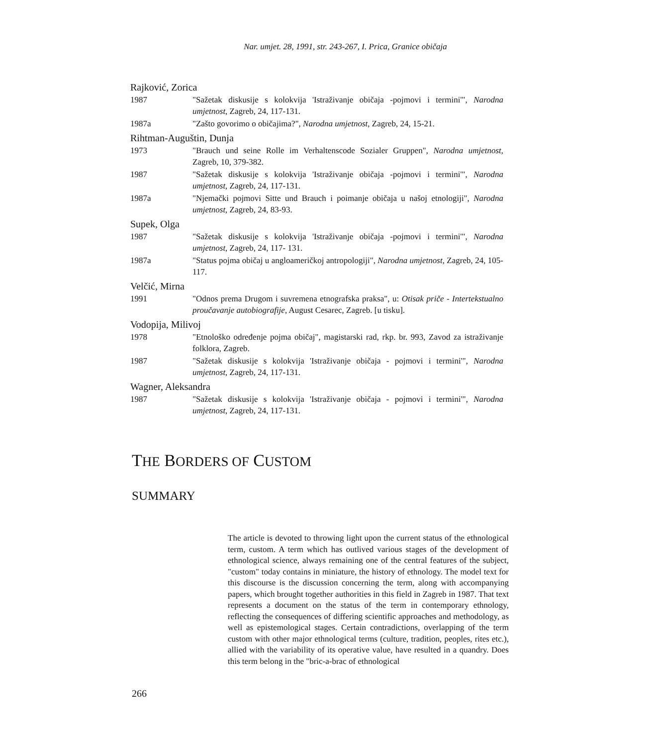Nar. umjet. 28, 1991, str. 243-267, I. Prica, Granice običaja
Rajković, Zorica
1987 "Sažetak diskusije s kolokvija 'Istraživanje običaja -pojmovi i termini'", Narodna umjetnost, Zagreb, 24, 117-131.
1987a "Zašto govorimo o običajima?", Narodna umjetnost, Zagreb, 24, 15-21.
Rihtman-Auguštin, Dunja
1973 "Brauch und seine Rolle im Verhaltenscode Sozialer Gruppen", Narodna umjetnost, Zagreb, 10, 379-382.
1987 "Sažetak diskusije s kolokvija 'Istraživanje običaja -pojmovi i termini'", Narodna umjetnost, Zagreb, 24, 117-131.
1987a "Njemački pojmovi Sitte und Brauch i poimanje običaja u našoj etnologiji", Narodna umjetnost, Zagreb, 24, 83-93.
Supek, Olga
1987 "Sažetak diskusije s kolokvija 'Istraživanje običaja -pojmovi i termini'", Narodna umjetnost, Zagreb, 24, 117- 131.
1987a "Status pojma običaj u angloameričkoj antropologiji", Narodna umjetnost, Zagreb, 24, 105-117.
Velčić, Mirna
1991 "Odnos prema Drugom i suvremena etnografska praksa", u: Otisak priče - Intertekstualno proučavanje autobiografije, August Cesarec, Zagreb. [u tisku].
Vodopija, Milivoj
1978 "Etnološko određenje pojma običaj", magistarski rad, rkp. br. 993, Zavod za istraživanje folklora, Zagreb.
1987 "Sažetak diskusije s kolokvija 'Istraživanje običaja - pojmovi i termini'", Narodna umjetnost, Zagreb, 24, 117-131.
Wagner, Aleksandra
1987 "Sažetak diskusije s kolokvija 'Istraživanje običaja - pojmovi i termini'", Narodna umjetnost, Zagreb, 24, 117-131.
THE BORDERS OF CUSTOM
SUMMARY
The article is devoted to throwing light upon the current status of the ethnological term, custom. A term which has outlived various stages of the development of ethnological science, always remaining one of the central features of the subject, "custom" today contains in miniature, the history of ethnology. The model text for this discourse is the discussion concerning the term, along with accompanying papers, which brought together authorities in this field in Zagreb in 1987. That text represents a document on the status of the term in contemporary ethnology, reflecting the consequences of differing scientific approaches and methodology, as well as epistemological stages. Certain contradictions, overlapping of the term custom with other major ethnological terms (culture, tradition, peoples, rites etc.), allied with the variability of its operative value, have resulted in a quandry. Does this term belong in the "bric-a-brac of ethnological
266